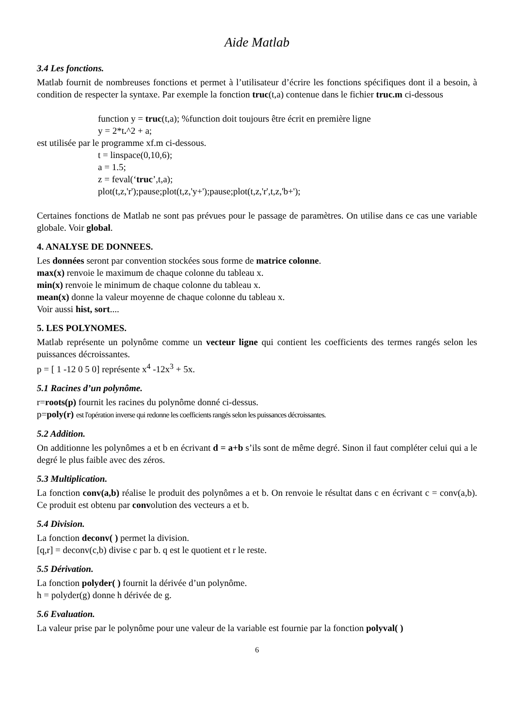Aide Matlab
3.4 Les fonctions.
Matlab fournit de nombreuses fonctions et permet à l’utilisateur d’écrire les fonctions spécifiques dont il a besoin, à condition de respecter la syntaxe. Par exemple la fonction truc(t,a) contenue dans le fichier truc.m ci-dessous
function y = truc(t,a); %function doit toujours être écrit en première ligne
y = 2*t.^2 + a;
est utilisée par le programme xf.m ci-dessous.
t = linspace(0,10,6);
a = 1.5;
z = feval(‘truc’,t,a);
plot(t,z,'r');pause;plot(t,z,'y+');pause;plot(t,z,'r',t,z,'b+');
Certaines fonctions de Matlab ne sont pas prévues pour le passage de paramètres. On utilise dans ce cas une variable globale. Voir global.
4. ANALYSE DE DONNEES.
Les données seront par convention stockées sous forme de matrice colonne.
max(x) renvoie le maximum de chaque colonne du tableau x.
min(x) renvoie le minimum de chaque colonne du tableau x.
mean(x) donne la valeur moyenne de chaque colonne du tableau x.
Voir aussi hist, sort....
5. LES POLYNOMES.
Matlab représente un polynôme comme un vecteur ligne qui contient les coefficients des termes rangés selon les puissances décroissantes.
p = [ 1 -12 0 5 0] représente x<sup>4</sup> -12x<sup>3</sup> + 5x.
5.1 Racines d’un polynôme.
r=roots(p) fournit les racines du polynôme donné ci-dessus.
p=poly(r) est l'opération inverse qui redonne les coefficients rangés selon les puissances décroissantes.
5.2 Addition.
On additionne les polynômes a et b en écrivant d = a+b s’ils sont de même degré. Sinon il faut compléter celui qui a le degré le plus faible avec des zéros.
5.3 Multiplication.
La fonction conv(a,b) réalise le produit des polynômes a et b. On renvoie le résultat dans c en écrivant c = conv(a,b). Ce produit est obtenu par convolution des vecteurs a et b.
5.4 Division.
La fonction deconv( ) permet la division.
[q,r] = deconv(c,b) divise c par b. q est le quotient et r le reste.
5.5 Dérivation.
La fonction polyder( ) fournit la dérivée d’un polynôme.
h = polyder(g) donne h dérivée de g.
5.6 Evaluation.
La valeur prise par le polynôme pour une valeur de la variable est fournie par la fonction polyval( )
6